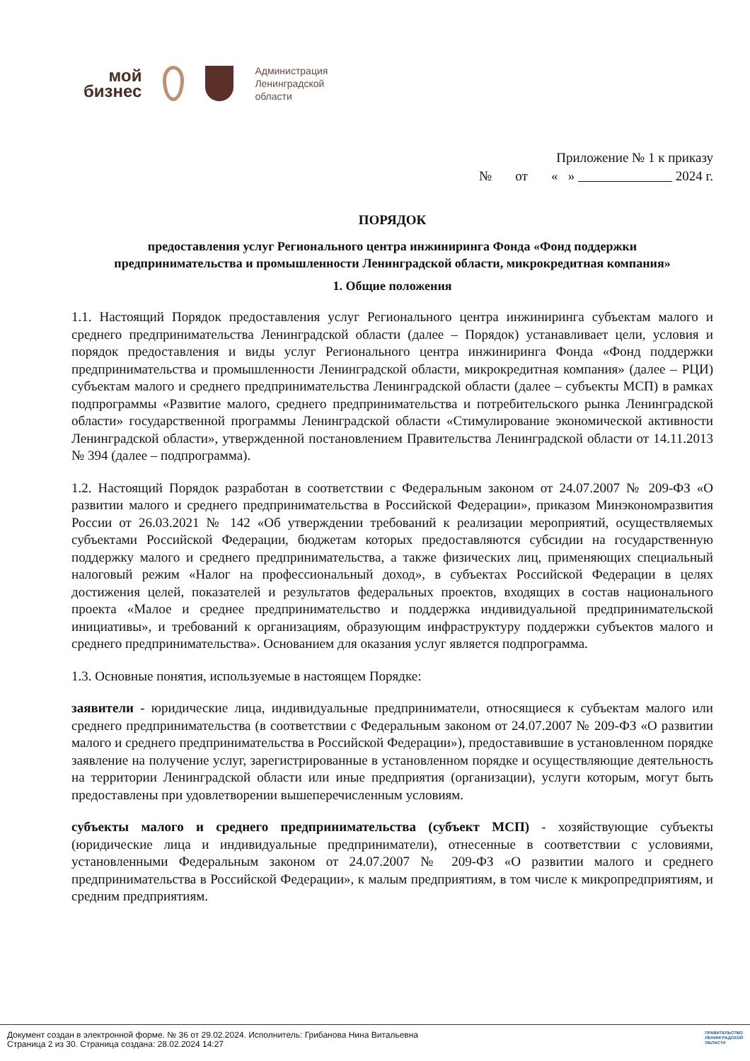мой
бизнес
Администрация
Ленинградской
области
Приложение № 1 к приказу
№ от « » 2024 г.
ПОРЯДОК
предоставления услуг Регионального центра инжиниринга Фонда «Фонд поддержки предпринимательства и промышленности Ленинградской области, микрокредитная компания»
1. Общие положения
1.1. Настоящий Порядок предоставления услуг Регионального центра инжиниринга субъектам малого и среднего предпринимательства Ленинградской области (далее – Порядок) устанавливает цели, условия и порядок предоставления и виды услуг Регионального центра инжиниринга Фонда «Фонд поддержки предпринимательства и промышленности Ленинградской области, микрокредитная компания» (далее – РЦИ) субъектам малого и среднего предпринимательства Ленинградской области (далее – субъекты МСП) в рамках подпрограммы «Развитие малого, среднего предпринимательства и потребительского рынка Ленинградской области» государственной программы Ленинградской области «Стимулирование экономической активности Ленинградской области», утвержденной постановлением Правительства Ленинградской области от 14.11.2013 № 394 (далее – подпрограмма).
1.2. Настоящий Порядок разработан в соответствии с Федеральным законом от 24.07.2007 № 209-ФЗ «О развитии малого и среднего предпринимательства в Российской Федерации», приказом Минэкономразвития России от 26.03.2021 № 142 «Об утверждении требований к реализации мероприятий, осуществляемых субъектами Российской Федерации, бюджетам которых предоставляются субсидии на государственную поддержку малого и среднего предпринимательства, а также физических лиц, применяющих специальный налоговый режим «Налог на профессиональный доход», в субъектах Российской Федерации в целях достижения целей, показателей и результатов федеральных проектов, входящих в состав национального проекта «Малое и среднее предпринимательство и поддержка индивидуальной предпринимательской инициативы», и требований к организациям, образующим инфраструктуру поддержки субъектов малого и среднего предпринимательства». Основанием для оказания услуг является подпрограмма.
1.3. Основные понятия, используемые в настоящем Порядке:
заявители - юридические лица, индивидуальные предприниматели, относящиеся к субъектам малого или среднего предпринимательства (в соответствии с Федеральным законом от 24.07.2007 № 209-ФЗ «О развитии малого и среднего предпринимательства в Российской Федерации»), предоставившие в установленном порядке заявление на получение услуг, зарегистрированные в установленном порядке и осуществляющие деятельность на территории Ленинградской области или иные предприятия (организации), услуги которым, могут быть предоставлены при удовлетворении вышеперечисленным условиям.
субъекты малого и среднего предпринимательства (субъект МСП) - хозяйствующие субъекты (юридические лица и индивидуальные предприниматели), отнесенные в соответствии с условиями, установленными Федеральным законом от 24.07.2007 № 209-ФЗ «О развитии малого и среднего предпринимательства в Российской Федерации», к малым предприятиям, в том числе к микропредприятиям, и средним предприятиям.
Документ создан в электронной форме. № 36 от 29.02.2024. Исполнитель: Грибанова Нина Витальевна
Страница 2 из 30. Страница создана: 28.02.2024 14:27
ПРАВИТЕЛЬСТВО
ЛЕНИНГРАДСКОЙ
ОБЛАСТИ